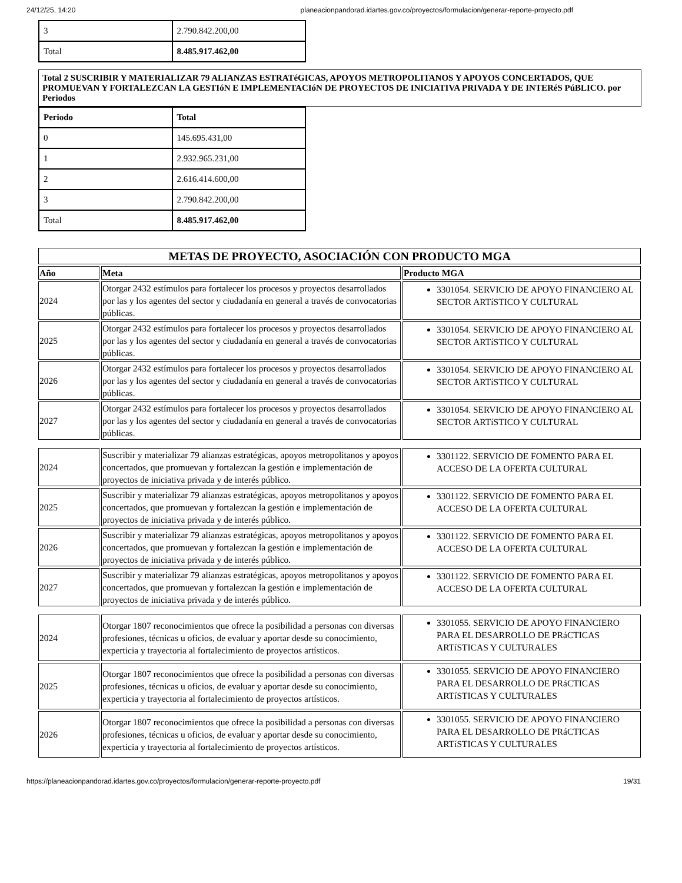24/12/25, 14:20 planeacionpandorad.idartes.gov.co/proyectos/formulacion/generar-reporte-proyecto.pdf
| 3 | 2.790.842.200,00 |
| Total | 8.485.917.462,00 |
| Total 2 SUSCRIBIR Y MATERIALIZAR 79 ALIANZAS ESTRATéGICAS, APOYOS METROPOLITANOS Y APOYOS CONCERTADOS, QUE PROMUEVAN Y FORTALEZCAN LA GESTIóN E IMPLEMENTACIóN DE PROYECTOS DE INICIATIVA PRIVADA Y DE INTERéS PúBLICO. por Periodos |
| Periodo | Total |
| --- | --- |
| 0 | 145.695.431,00 |
| 1 | 2.932.965.231,00 |
| 2 | 2.616.414.600,00 |
| 3 | 2.790.842.200,00 |
| Total | 8.485.917.462,00 |
| METAS DE PROYECTO, ASOCIACIÓN CON PRODUCTO MGA | | |
| Año | Meta | Producto MGA |
| 2024 | Otorgar 2432 estímulos para fortalecer los procesos y proyectos desarrollados por las y los agentes del sector y ciudadanía en general a través de convocatorias públicas. | 3301054. SERVICIO DE APOYO FINANCIERO AL SECTOR ARTíSTICO Y CULTURAL |
| 2025 | Otorgar 2432 estímulos para fortalecer los procesos y proyectos desarrollados por las y los agentes del sector y ciudadanía en general a través de convocatorias públicas. | 3301054. SERVICIO DE APOYO FINANCIERO AL SECTOR ARTíSTICO Y CULTURAL |
| 2026 | Otorgar 2432 estímulos para fortalecer los procesos y proyectos desarrollados por las y los agentes del sector y ciudadanía en general a través de convocatorias públicas. | 3301054. SERVICIO DE APOYO FINANCIERO AL SECTOR ARTíSTICO Y CULTURAL |
| 2027 | Otorgar 2432 estímulos para fortalecer los procesos y proyectos desarrollados por las y los agentes del sector y ciudadanía en general a través de convocatorias públicas. | 3301054. SERVICIO DE APOYO FINANCIERO AL SECTOR ARTíSTICO Y CULTURAL |
| 2024 | Suscribir y materializar 79 alianzas estratégicas, apoyos metropolitanos y apoyos concertados, que promuevan y fortalezcan la gestión e implementación de proyectos de iniciativa privada y de interés público. | 3301122. SERVICIO DE FOMENTO PARA EL ACCESO DE LA OFERTA CULTURAL |
| 2025 | Suscribir y materializar 79 alianzas estratégicas, apoyos metropolitanos y apoyos concertados, que promuevan y fortalezcan la gestión e implementación de proyectos de iniciativa privada y de interés público. | 3301122. SERVICIO DE FOMENTO PARA EL ACCESO DE LA OFERTA CULTURAL |
| 2026 | Suscribir y materializar 79 alianzas estratégicas, apoyos metropolitanos y apoyos concertados, que promuevan y fortalezcan la gestión e implementación de proyectos de iniciativa privada y de interés público. | 3301122. SERVICIO DE FOMENTO PARA EL ACCESO DE LA OFERTA CULTURAL |
| 2027 | Suscribir y materializar 79 alianzas estratégicas, apoyos metropolitanos y apoyos concertados, que promuevan y fortalezcan la gestión e implementación de proyectos de iniciativa privada y de interés público. | 3301122. SERVICIO DE FOMENTO PARA EL ACCESO DE LA OFERTA CULTURAL |
| 2024 | Otorgar 1807 reconocimientos que ofrece la posibilidad a personas con diversas profesiones, técnicas u oficios, de evaluar y aportar desde su conocimiento, experticia y trayectoria al fortalecimiento de proyectos artísticos. | 3301055. SERVICIO DE APOYO FINANCIERO PARA EL DESARROLLO DE PRáCTICAS ARTíSTICAS Y CULTURALES |
| 2025 | Otorgar 1807 reconocimientos que ofrece la posibilidad a personas con diversas profesiones, técnicas u oficios, de evaluar y aportar desde su conocimiento, experticia y trayectoria al fortalecimiento de proyectos artísticos. | 3301055. SERVICIO DE APOYO FINANCIERO PARA EL DESARROLLO DE PRáCTICAS ARTíSTICAS Y CULTURALES |
| 2026 | Otorgar 1807 reconocimientos que ofrece la posibilidad a personas con diversas profesiones, técnicas u oficios, de evaluar y aportar desde su conocimiento, experticia y trayectoria al fortalecimiento de proyectos artísticos. | 3301055. SERVICIO DE APOYO FINANCIERO PARA EL DESARROLLO DE PRáCTICAS ARTíSTICAS Y CULTURALES |
https://planeacionpandorad.idartes.gov.co/proyectos/formulacion/generar-reporte-proyecto.pdf 19/31